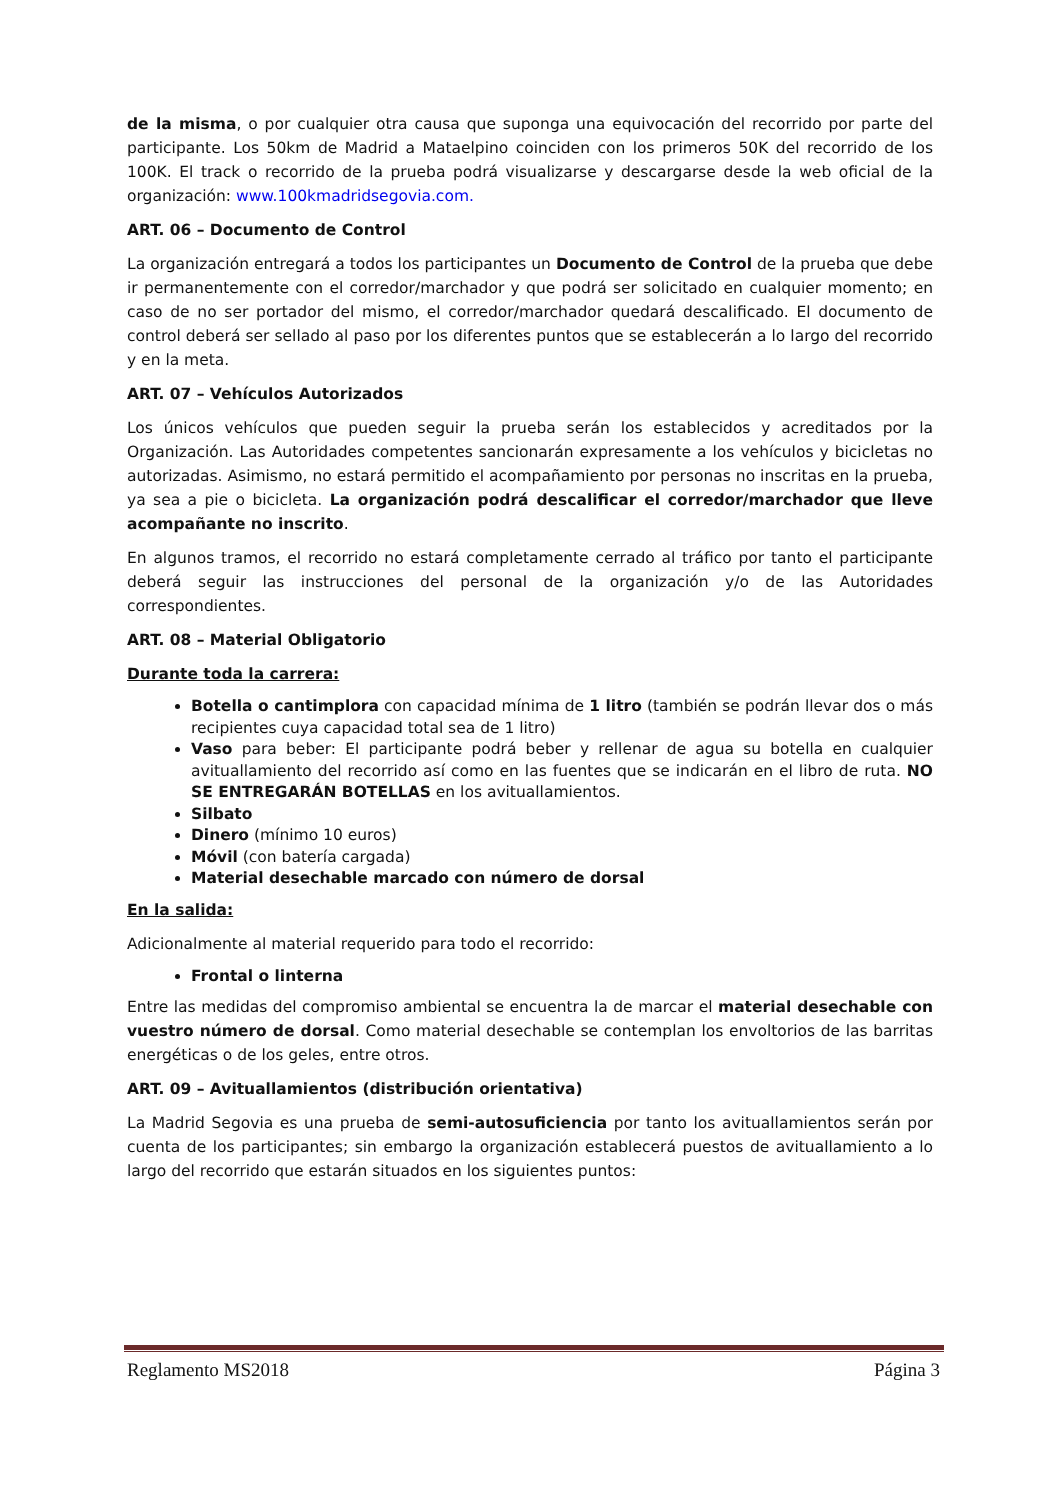de la misma, o por cualquier otra causa que suponga una equivocación del recorrido por parte del participante. Los 50km de Madrid a Mataelpino coinciden con los primeros 50K del recorrido de los 100K. El track o recorrido de la prueba podrá visualizarse y descargarse desde la web oficial de la organización: www.100kmadridsegovia.com.
ART. 06 – Documento de Control
La organización entregará a todos los participantes un Documento de Control de la prueba que debe ir permanentemente con el corredor/marchador y que podrá ser solicitado en cualquier momento; en caso de no ser portador del mismo, el corredor/marchador quedará descalificado. El documento de control deberá ser sellado al paso por los diferentes puntos que se establecerán a lo largo del recorrido y en la meta.
ART. 07 – Vehículos Autorizados
Los únicos vehículos que pueden seguir la prueba serán los establecidos y acreditados por la Organización. Las Autoridades competentes sancionarán expresamente a los vehículos y bicicletas no autorizadas. Asimismo, no estará permitido el acompañamiento por personas no inscritas en la prueba, ya sea a pie o bicicleta. La organización podrá descalificar el corredor/marchador que lleve acompañante no inscrito.
En algunos tramos, el recorrido no estará completamente cerrado al tráfico por tanto el participante deberá seguir las instrucciones del personal de la organización y/o de las Autoridades correspondientes.
ART. 08 – Material Obligatorio
Durante toda la carrera:
Botella o cantimplora con capacidad mínima de 1 litro (también se podrán llevar dos o más recipientes cuya capacidad total sea de 1 litro)
Vaso para beber: El participante podrá beber y rellenar de agua su botella en cualquier avituallamiento del recorrido así como en las fuentes que se indicarán en el libro de ruta. NO SE ENTREGARÁN BOTELLAS en los avituallamientos.
Silbato
Dinero (mínimo 10 euros)
Móvil (con batería cargada)
Material desechable marcado con número de dorsal
En la salida:
Adicionalmente al material requerido para todo el recorrido:
Frontal o linterna
Entre las medidas del compromiso ambiental se encuentra la de marcar el material desechable con vuestro número de dorsal. Como material desechable se contemplan los envoltorios de las barritas energéticas o de los geles, entre otros.
ART. 09 – Avituallamientos (distribución orientativa)
La Madrid Segovia es una prueba de semi-autosuficiencia por tanto los avituallamientos serán por cuenta de los participantes; sin embargo la organización establecerá puestos de avituallamiento a lo largo del recorrido que estarán situados en los siguientes puntos:
Reglamento MS2018 Página 3